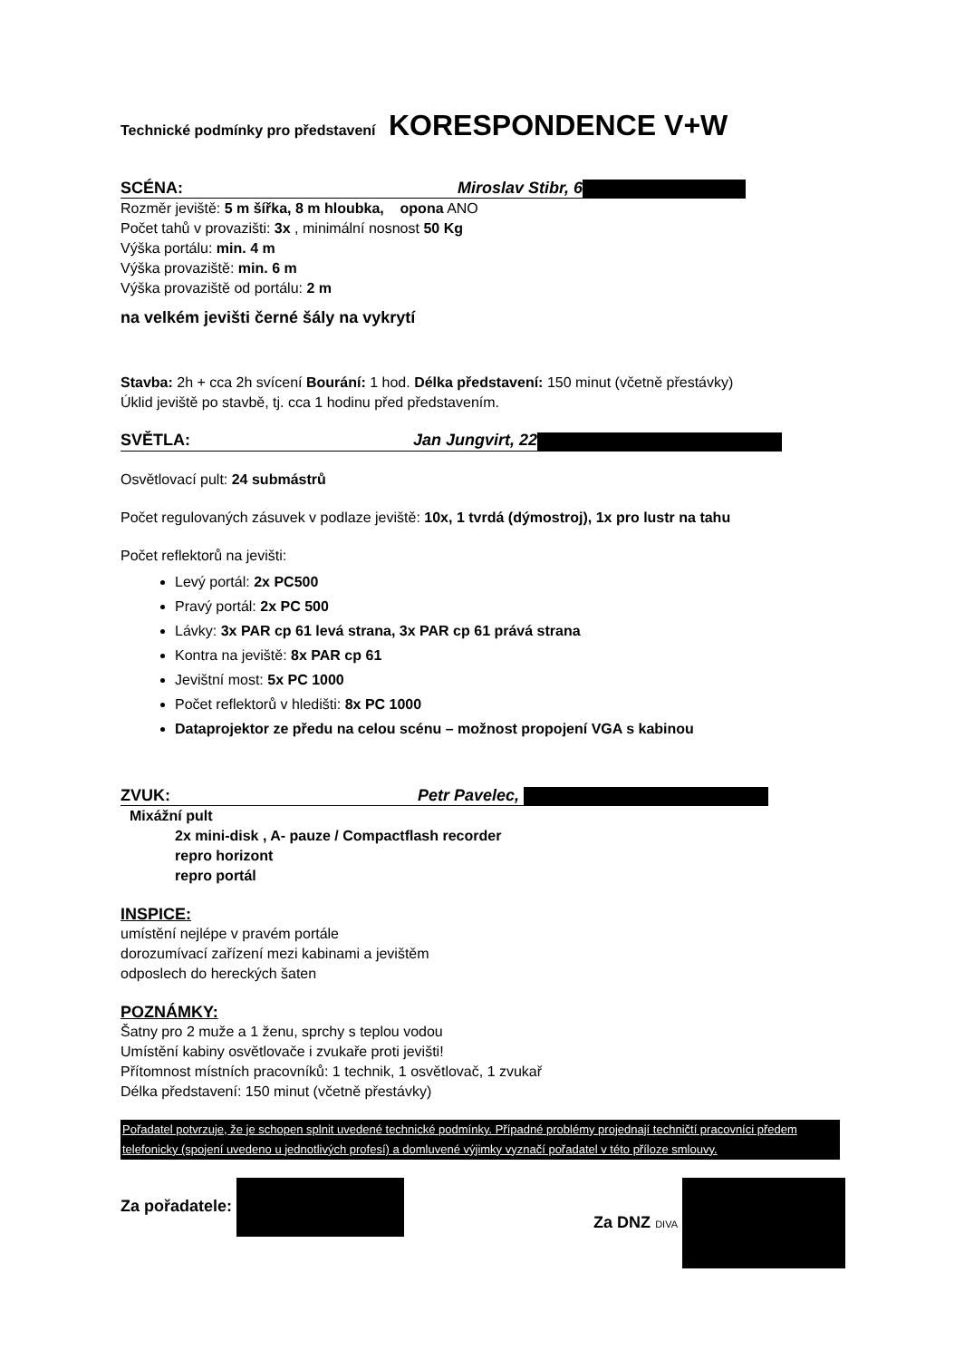Technické podmínky pro představení KORESPONDENCE V+W
SCÉNA: Miroslav Stibr, 6
Rozměr jeviště: 5 m šířka, 8 m hloubka, opona ANO
Počet tahů v provazišti: 3x , minimální nosnost 50 Kg
Výška portálu: min. 4 m
Výška provaziště: min. 6 m
Výška provaziště od portálu: 2 m
na velkém jevišti černé šály na vykrytí
Stavba: 2h + cca 2h svícení Bourání: 1 hod. Délka představení: 150 minut (včetně přestávky)
Úklid jeviště po stavbě, tj. cca 1 hodinu před představením.
SVĚTLA: Jan Jungvirt, 22
Osvětlovací pult: 24 submástrů
Počet regulovaných zásuvek v podlaze jeviště: 10x, 1 tvrdá (dýmostroj), 1x pro lustr na tahu
Počet reflektorů na jevišti:
Levý portál: 2x PC500
Pravý portál: 2x PC 500
Lávky: 3x PAR cp 61 levá strana, 3x PAR cp 61 prává strana
Kontra na jeviště: 8x PAR cp 61
Jevištní most: 5x PC 1000
Počet reflektorů v hledišti: 8x PC 1000
Dataprojektor ze předu na celou scénu – možnost propojení VGA s kabinou
ZVUK: Petr Pavelec,
Mixážní pult
2x mini-disk , A- pauze / Compactflash recorder
repro horizont
repro portál
INSPICE:
umístění nejlépe v pravém portále
dorozumívací zařízení mezi kabinami a jevištěm
odposlech do hereckých šaten
POZNÁMKY:
Šatny pro 2 muže a 1 ženu, sprchy s teplou vodou
Umístění kabiny osvětlovače i zvukaře proti jevišti!
Přítomnost místních pracovníků: 1 technik, 1 osvětlovač, 1 zvukař
Délka představení: 150 minut (včetně přestávky)
Pořadatel potvrzuje, že je schopen splnit uvedené technické podmínky. Případné problémy projednají techničtí pracovníci předem telefonicky (spojení uvedeno u jednotlivých profesí) a domluvené výjimky vyznačí pořadatel v této příloze smlouvy.
Za pořadatele: Za DNZ DIVA